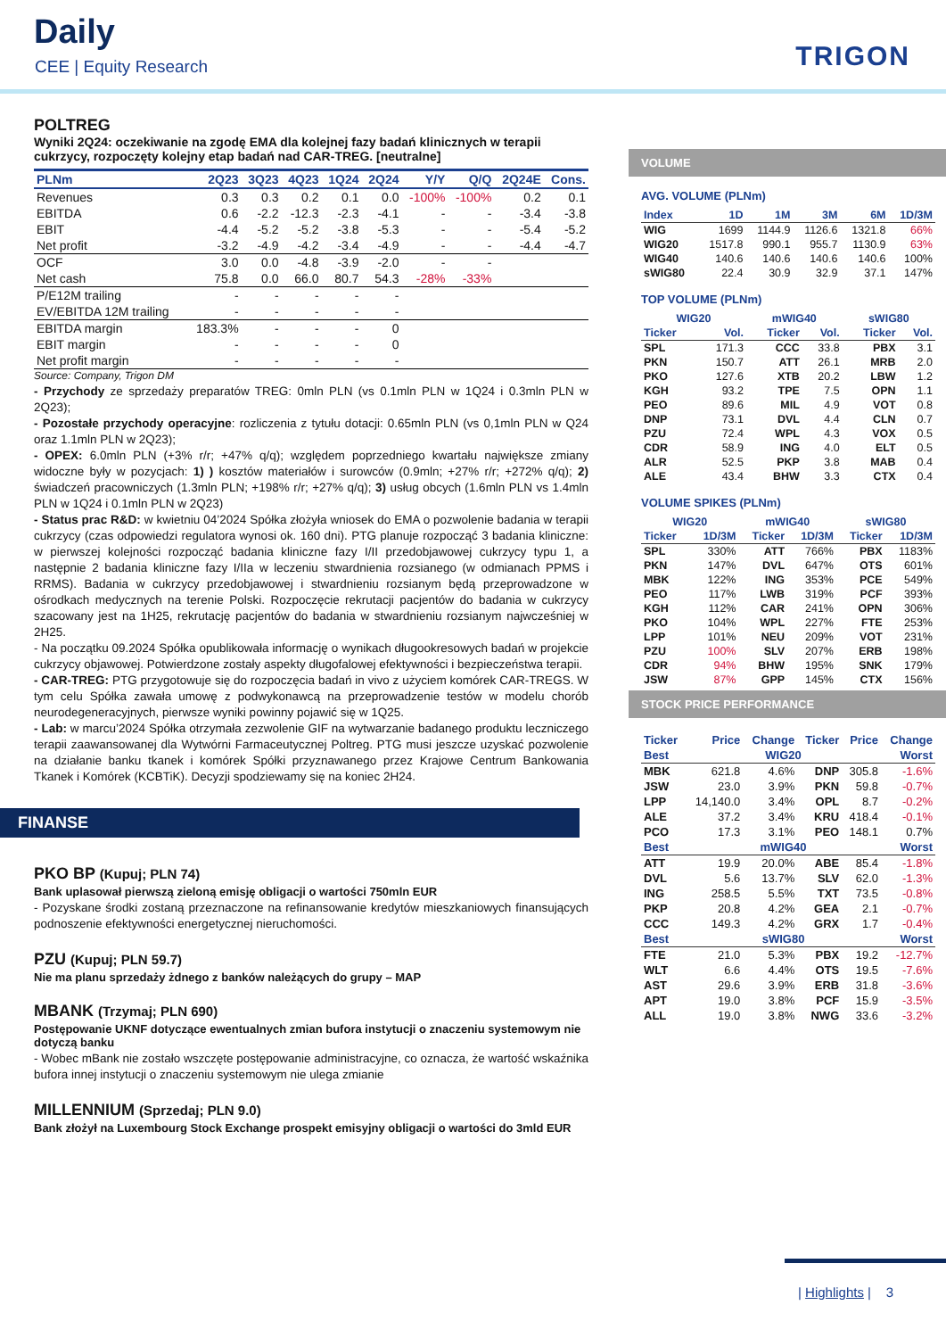Daily
CEE | Equity Research TRIGON
POLTREG
Wyniki 2Q24: oczekiwanie na zgodę EMA dla kolejnej fazy badań klinicznych w terapii cukrzycy, rozpoczęty kolejny etap badań nad CAR-TREG. [neutralne]
| PLNm | 2Q23 | 3Q23 | 4Q23 | 1Q24 | 2Q24 | Y/Y | Q/Q | 2Q24E | Cons. |
| --- | --- | --- | --- | --- | --- | --- | --- | --- | --- |
| Revenues | 0.3 | 0.3 | 0.2 | 0.1 | 0.0 | -100% | -100% | 0.2 | 0.1 |
| EBITDA | 0.6 | -2.2 | -12.3 | -2.3 | -4.1 | - | - | -3.4 | -3.8 |
| EBIT | -4.4 | -5.2 | -5.2 | -3.8 | -5.3 | - | - | -5.4 | -5.2 |
| Net profit | -3.2 | -4.9 | -4.2 | -3.4 | -4.9 | - | - | -4.4 | -4.7 |
| OCF | 3.0 | 0.0 | -4.8 | -3.9 | -2.0 | - | - | | |
| Net cash | 75.8 | 0.0 | 66.0 | 80.7 | 54.3 | -28% | -33% | | |
| P/E12M trailing | - | - | - | - | - | | | | |
| EV/EBITDA 12M trailing | - | - | - | - | - | | | | |
| EBITDA margin | 183.3% | - | - | - | 0 | | | | |
| EBIT margin | - | - | - | - | 0 | | | | |
| Net profit margin | - | - | - | - | - | | | | |
Source: Company, Trigon DM
- Przychody ze sprzedaży preparatów TREG: 0mln PLN (vs 0.1mln PLN w 1Q24 i 0.3mln PLN w 2Q23);
- Pozostałe przychody operacyjne: rozliczenia z tytułu dotacji: 0.65mln PLN (vs 0,1mln PLN w Q24 oraz 1.1mln PLN w 2Q23);
- OPEX: 6.0mln PLN (+3% r/r; +47% q/q); względem poprzedniego kwartału największe zmiany widoczne były w pozycjach: 1) ) kosztów materiałów i surowców (0.9mln; +27% r/r; +272% q/q); 2) świadczeń pracowniczych (1.3mln PLN; +198% r/r; +27% q/q); 3) usług obcych (1.6mln PLN vs 1.4mln PLN w 1Q24 i 0.1mln PLN w 2Q23)
- Status prac R&D: w kwietniu 04’2024 Spółka złożyła wniosek do EMA o pozwolenie badania w terapii cukrzycy (czas odpowiedzi regulatora wynosi ok. 160 dni). PTG planuje rozpocząć 3 badania kliniczne: w pierwszej kolejności rozpocząć badania kliniczne fazy I/II przedobjawowej cukrzycy typu 1, a następnie 2 badania kliniczne fazy I/IIa w leczeniu stwardnienia rozsianego (w odmianach PPMS i RRMS). Badania w cukrzycy przedobjawowej i stwardnieniu rozsianym będą przeprowadzone w ośrodkach medycznych na terenie Polski. Rozpoczęcie rekrutacji pacjentów do badania w cukrzycy szacowany jest na 1H25, rekrutację pacjentów do badania w stwardnieniu rozsianym najwcześniej w 2H25.
- Na początku 09.2024 Spółka opublikowała informację o wynikach długookresowych badań w projekcie cukrzycy objawowej. Potwierdzone zostały aspekty długofalowej efektywności i bezpieczeństwa terapii.
- CAR-TREG: PTG przygotowuje się do rozpoczęcia badań in vivo z użyciem komórek CAR-TREGS. W tym celu Spółka zawała umowę z podwykonawcą na przeprowadzenie testów w modelu chorób neurodegeneracyjnych, pierwsze wyniki powinny pojawić się w 1Q25.
- Lab: w marcu’2024 Spółka otrzymała zezwolenie GIF na wytwarzanie badanego produktu leczniczego terapii zaawansowanej dla Wytwórni Farmaceutycznej Poltreg. PTG musi jeszcze uzyskać pozwolenie na działanie banku tkanek i komórek Spółki przyznawanego przez Krajowe Centrum Bankowania Tkanek i Komórek (KCBTiK). Decyzji spodziewamy się na koniec 2H24.
FINANSE
PKO BP (Kupuj; PLN 74)
Bank uplasował pierwszą zieloną emisję obligacji o wartości 750mln EUR
- Pozyskane środki zostaną przeznaczone na refinansowanie kredytów mieszkaniowych finansujących podnoszenie efektywności energetycznej nieruchomości.
PZU (Kupuj; PLN 59.7)
Nie ma planu sprzedaży żdnego z banków należących do grupy – MAP
MBANK (Trzymaj; PLN 690)
Postępowanie UKNF dotyczące ewentualnych zmian bufora instytucji o znaczeniu systemowym nie dotyczą banku
- Wobec mBank nie zostało wszczęte postępowanie administracyjne, co oznacza, że wartość wskaźnika bufora innej instytucji o znaczeniu systemowym nie ulega zmianie
MILLENNIUM (Sprzedaj; PLN 9.0)
Bank złożył na Luxembourg Stock Exchange prospekt emisyjny obligacji o wartości do 3mld EUR
VOLUME
AVG. VOLUME (PLNm)
| Index | 1D | 1M | 3M | 6M | 1D/3M |
| --- | --- | --- | --- | --- | --- |
| WIG | 1699 | 1144.9 | 1126.6 | 1321.8 | 66% |
| WIG20 | 1517.8 | 990.1 | 955.7 | 1130.9 | 63% |
| WIG40 | 140.6 | 140.6 | 140.6 | 140.6 | 100% |
| sWIG80 | 22.4 | 30.9 | 32.9 | 37.1 | 147% |
TOP VOLUME (PLNm)
| WIG20 | | mWIG40 | | sWIG80 | |
| --- | --- | --- | --- | --- | --- |
| Ticker | Vol. | Ticker | Vol. | Ticker | Vol. |
| SPL | 171.3 | CCC | 33.8 | PBX | 3.1 |
| PKN | 150.7 | ATT | 26.1 | MRB | 2.0 |
| PKO | 127.6 | XTB | 20.2 | LBW | 1.2 |
| KGH | 93.2 | TPE | 7.5 | OPN | 1.1 |
| PEO | 89.6 | MIL | 4.9 | VOT | 0.8 |
| DNP | 73.1 | DVL | 4.4 | CLN | 0.7 |
| PZU | 72.4 | WPL | 4.3 | VOX | 0.5 |
| CDR | 58.9 | ING | 4.0 | ELT | 0.5 |
| ALR | 52.5 | PKP | 3.8 | MAB | 0.4 |
| ALE | 43.4 | BHW | 3.3 | CTX | 0.4 |
VOLUME SPIKES (PLNm)
| WIG20 | | mWIG40 | | sWIG80 | |
| --- | --- | --- | --- | --- | --- |
| Ticker | 1D/3M | Ticker | 1D/3M | Ticker | 1D/3M |
| SPL | 330% | ATT | 766% | PBX | 1183% |
| PKN | 147% | DVL | 647% | OTS | 601% |
| MBK | 122% | ING | 353% | PCE | 549% |
| PEO | 117% | LWB | 319% | PCF | 393% |
| KGH | 112% | CAR | 241% | OPN | 306% |
| PKO | 104% | WPL | 227% | FTE | 253% |
| LPP | 101% | NEU | 209% | VOT | 231% |
| PZU | 100% | SLV | 207% | ERB | 198% |
| CDR | 94% | BHW | 195% | SNK | 179% |
| JSW | 87% | GPP | 145% | CTX | 156% |
STOCK PRICE PERFORMANCE
| Ticker | Price | Change | Ticker | Price | Change |
| --- | --- | --- | --- | --- | --- |
| Best | WIG20 | | | | Worst |
| MBK | 621.8 | 4.6% | DNP | 305.8 | -1.6% |
| JSW | 23.0 | 3.9% | PKN | 59.8 | -0.7% |
| LPP | 14,140.0 | 3.4% | OPL | 8.7 | -0.2% |
| ALE | 37.2 | 3.4% | KRU | 418.4 | -0.1% |
| PCO | 17.3 | 3.1% | PEO | 148.1 | 0.7% |
| Best | mWIG40 | | | | Worst |
| ATT | 19.9 | 20.0% | ABE | 85.4 | -1.8% |
| DVL | 5.6 | 13.7% | SLV | 62.0 | -1.3% |
| ING | 258.5 | 5.5% | TXT | 73.5 | -0.8% |
| PKP | 20.8 | 4.2% | GEA | 2.1 | -0.7% |
| CCC | 149.3 | 4.2% | GRX | 1.7 | -0.4% |
| Best | sWIG80 | | | | Worst |
| FTE | 21.0 | 5.3% | PBX | 19.2 | -12.7% |
| WLT | 6.6 | 4.4% | OTS | 19.5 | -7.6% |
| AST | 29.6 | 3.9% | ERB | 31.8 | -3.6% |
| APT | 19.0 | 3.8% | PCF | 15.9 | -3.5% |
| ALL | 19.0 | 3.8% | NWG | 33.6 | -3.2% |
| Highlights | 3